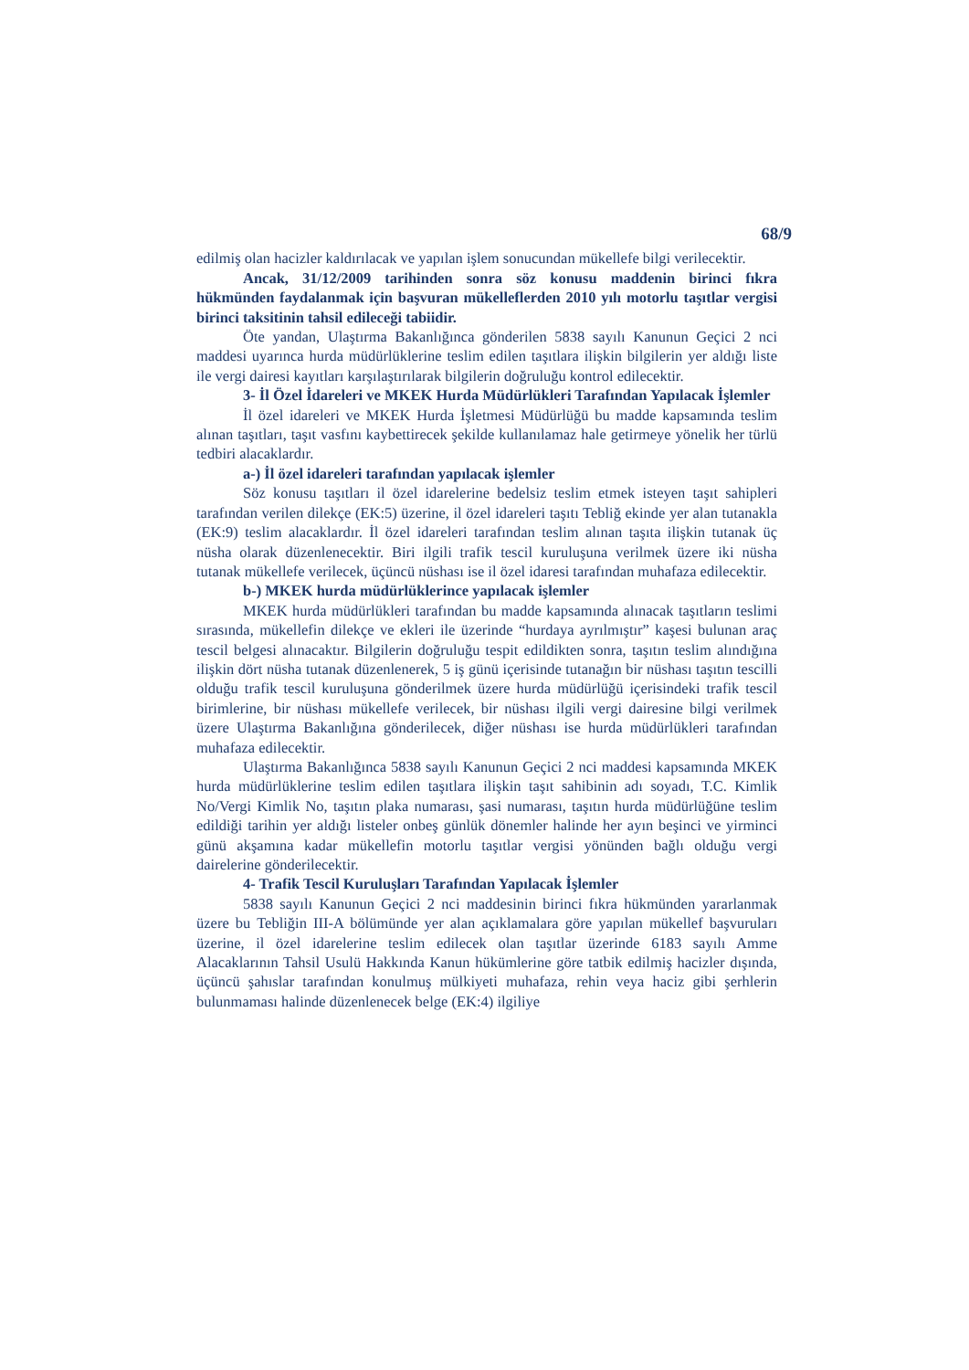68/9
edilmiş olan hacizler kaldırılacak ve yapılan işlem sonucundan mükellefe bilgi verilecektir.
Ancak, 31/12/2009 tarihinden sonra söz konusu maddenin birinci fıkra hükmünden faydalanmak için başvuran mükelleflerden 2010 yılı motorlu taşıtlar vergisi birinci taksitinin tahsil edileceği tabiidir.
Öte yandan, Ulaştırma Bakanlığınca gönderilen 5838 sayılı Kanunun Geçici 2 nci maddesi uyarınca hurda müdürlüklerine teslim edilen taşıtlara ilişkin bilgilerin yer aldığı liste ile vergi dairesi kayıtları karşılaştırılarak bilgilerin doğruluğu kontrol edilecektir.
3- İl Özel İdareleri ve MKEK Hurda Müdürlükleri Tarafından Yapılacak İşlemler
İl özel idareleri ve MKEK Hurda İşletmesi Müdürlüğü bu madde kapsamında teslim alınan taşıtları, taşıt vasfını kaybettirecek şekilde kullanılamaz hale getirmeye yönelik her türlü tedbiri alacaklardır.
a-) İl özel idareleri tarafından yapılacak işlemler
Söz konusu taşıtları il özel idarelerine bedelsiz teslim etmek isteyen taşıt sahipleri tarafından verilen dilekçe (EK:5) üzerine, il özel idareleri taşıtı Tebliğ ekinde yer alan tutanakla (EK:9) teslim alacaklardır. İl özel idareleri tarafından teslim alınan taşıta ilişkin tutanak üç nüsha olarak düzenlenecektir. Biri ilgili trafik tescil kuruluşuna verilmek üzere iki nüsha tutanak mükellefe verilecek, üçüncü nüshası ise il özel idaresi tarafından muhafaza edilecektir.
b-) MKEK hurda müdürlüklerince yapılacak işlemler
MKEK hurda müdürlükleri tarafından bu madde kapsamında alınacak taşıtların teslimi sırasında, mükellefin dilekçe ve ekleri ile üzerinde “hurdaya ayrılmıştır” kaşesi bulunan araç tescil belgesi alınacaktır. Bilgilerin doğruluğu tespit edildikten sonra, taşıtın teslim alındığına ilişkin dört nüsha tutanak düzenlenerek, 5 iş günü içerisinde tutanağın bir nüshası taşıtın tescilli olduğu trafik tescil kuruluşuna gönderilmek üzere hurda müdürlüğü içerisindeki trafik tescil birimlerine, bir nüshası mükellefe verilecek, bir nüshası ilgili vergi dairesine bilgi verilmek üzere Ulaştırma Bakanlığına gönderilecek, diğer nüshası ise hurda müdürlükleri tarafından muhafaza edilecektir.
Ulaştırma Bakanlığınca 5838 sayılı Kanunun Geçici 2 nci maddesi kapsamında MKEK hurda müdürlüklerine teslim edilen taşıtlara ilişkin taşıt sahibinin adı soyadı, T.C. Kimlik No/Vergi Kimlik No, taşıtın plaka numarası, şasi numarası, taşıtın hurda müdürlüğüne teslim edildiği tarihin yer aldığı listeler onbeş günlük dönemler halinde her ayın beşinci ve yirminci günü akşamına kadar mükellefin motorlu taşıtlar vergisi yönünden bağlı olduğu vergi dairelerine gönderilecektir.
4- Trafik Tescil Kuruluşları Tarafından Yapılacak İşlemler
5838 sayılı Kanunun Geçici 2 nci maddesinin birinci fıkra hükmünden yararlanmak üzere bu Tebliğin III-A bölümünde yer alan açıklamalara göre yapılan mükellef başvuruları üzerine, il özel idarelerine teslim edilecek olan taşıtlar üzerinde 6183 sayılı Amme Alacaklarının Tahsil Usulü Hakkında Kanun hükümlerine göre tatbik edilmiş hacizler dışında, üçüncü şahıslar tarafından konulmuş mülkiyeti muhafaza, rehin veya haciz gibi şerhlerin bulunmaması halinde düzenlenecek belge (EK:4) ilgiliye